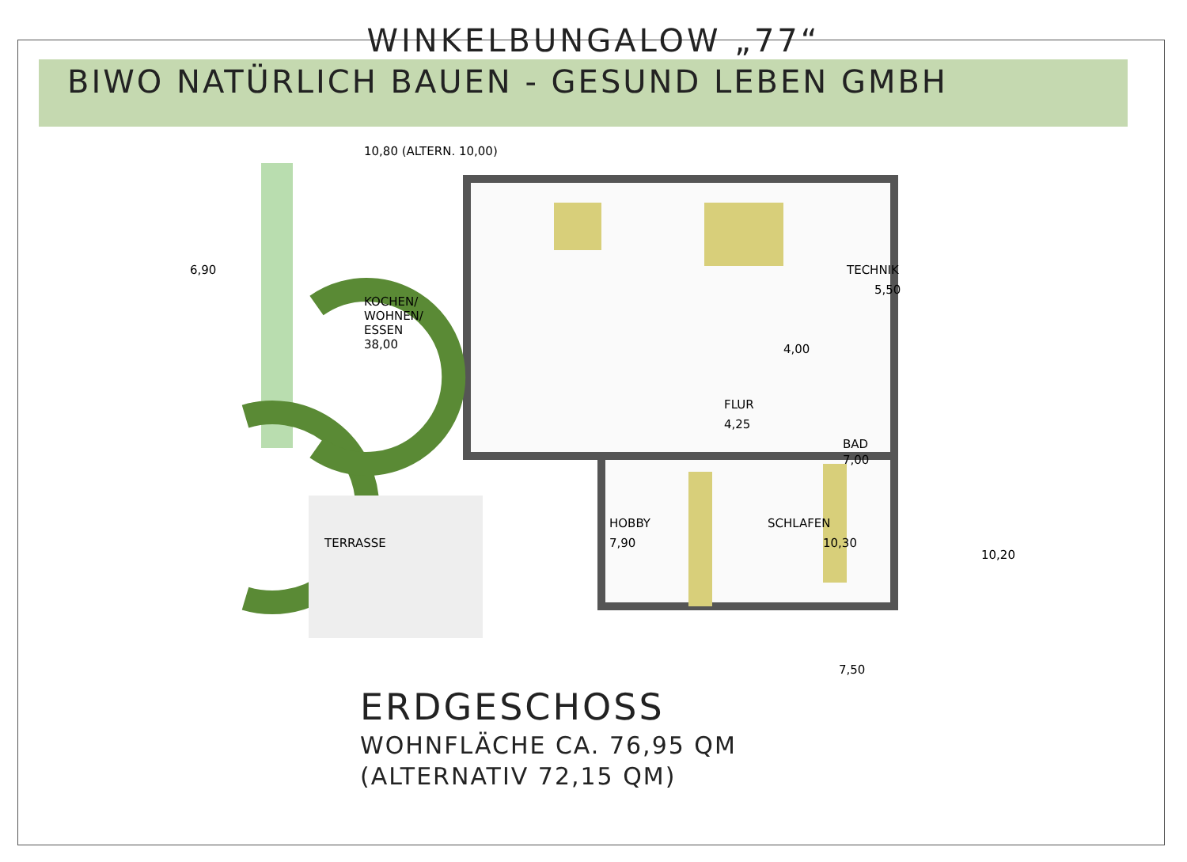WINKELBUNGALOW „77“
BIWO NATÜRLICH BAUEN - GESUND LEBEN GMBH
KOCHEN/
WOHNEN/
ESSEN
38,00
TECHNIK
5,50
4,00
FLUR
4,25
BAD
7,00
HOBBY
7,90
SCHLAFEN
10,30
TERRASSE
10,80 (ALTERN. 10,00)
6,90
10,20
7,50
ERDGESCHOSS
WOHNFLÄCHE CA. 76,95 QM
(ALTERNATIV 72,15 QM)